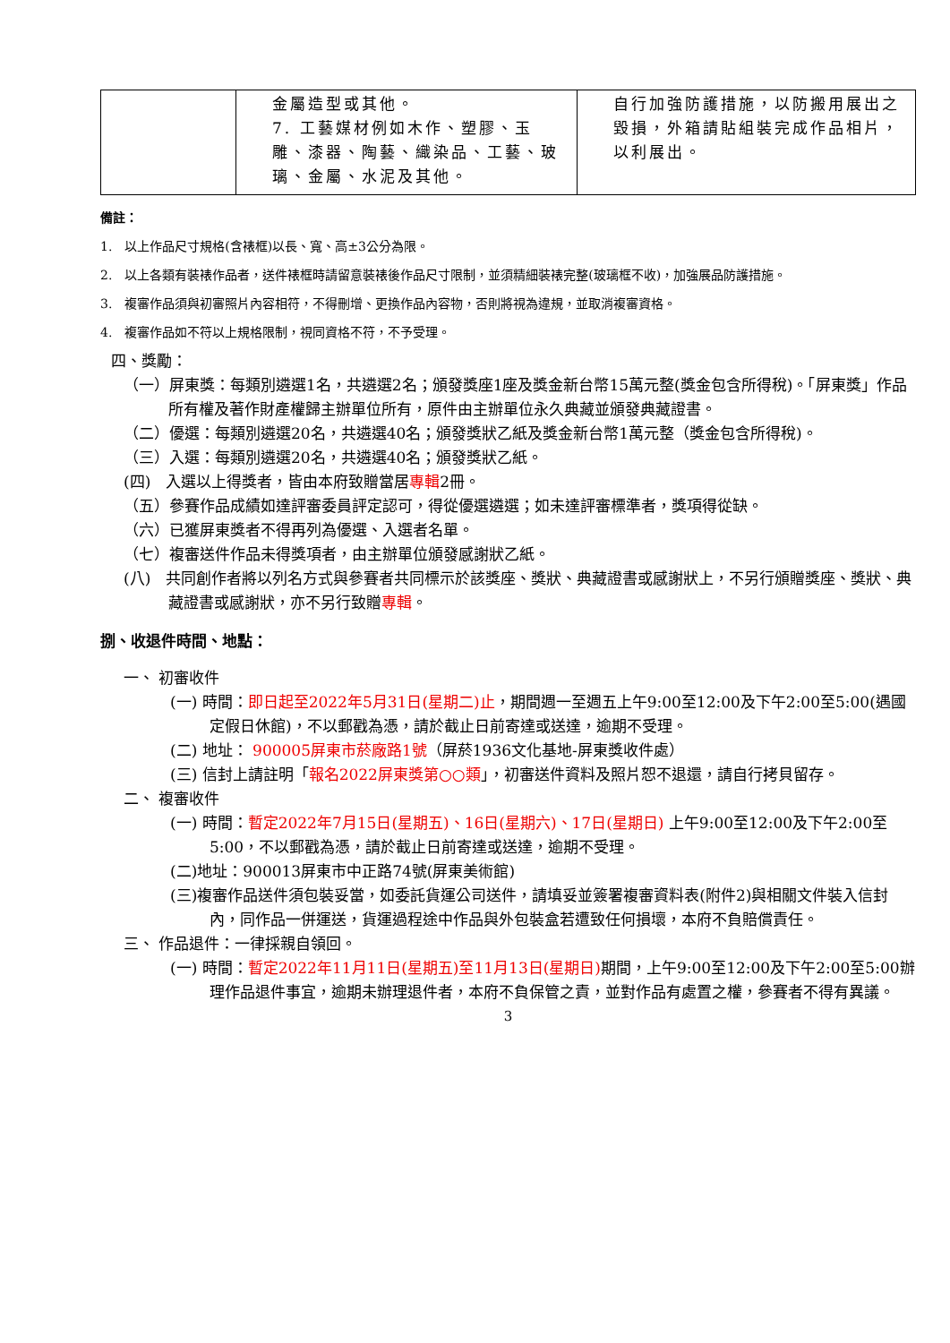| | 金屬造型或其他。 7. 工藝媒材例如木作、塑膠、玉雕、漆器、陶藝、織染品、工藝、玻璃、金屬、水泥及其他。 | 自行加強防護措施，以防搬用展出之毀損，外箱請貼組裝完成作品相片，以利展出。 |
備註：
1.　以上作品尺寸規格(含裱框)以長、寬、高±3公分為限。
2.　以上各類有裝裱作品者，送件裱框時請留意裝裱後作品尺寸限制，並須精細裝裱完整(玻璃框不收)，加強展品防護措施。
3.　複審作品須與初審照片內容相符，不得刪增、更換作品內容物，否則將視為違規，並取消複審資格。
4.　複審作品如不符以上規格限制，視同資格不符，不予受理。
四、獎勵：
（一）屏東獎：每類別遴選1名，共遴選2名；頒發獎座1座及獎金新台幣15萬元整(獎金包含所得稅)。「屏東獎」作品所有權及著作財產權歸主辦單位所有，原件由主辦單位永久典藏並頒發典藏證書。
（二）優選：每類別遴選20名，共遴選40名；頒發獎狀乙紙及獎金新台幣1萬元整（獎金包含所得稅)。
（三）入選：每類別遴選20名，共遴選40名；頒發獎狀乙紙。
(四)　入選以上得獎者，皆由本府致贈當居專輯2冊。
（五）參賽作品成績如達評審委員評定認可，得從優選遴選；如未達評審標準者，獎項得從缺。
（六）已獲屏東獎者不得再列為優選、入選者名單。
（七）複審送件作品未得獎項者，由主辦單位頒發感謝狀乙紙。
(八)　共同創作者將以列名方式與參賽者共同標示於該獎座、獎狀、典藏證書或感謝狀上，不另行頒贈獎座、獎狀、典藏證書或感謝狀，亦不另行致贈專輯。
捌、收退件時間、地點：
一、 初審收件
(一) 時間：即日起至2022年5月31日(星期二)止，期間週一至週五上午9:00至12:00及下午2:00至5:00(遇國定假日休館)，不以郵戳為憑，請於截止日前寄達或送達，逾期不受理。
(二) 地址： 900005屏東市菸廠路1號（屏菸1936文化基地-屏東獎收件處）
(三) 信封上請註明「報名2022屏東獎第○○類」，初審送件資料及照片恕不退還，請自行拷貝留存。
二、 複審收件
(一) 時間：暫定2022年7月15日(星期五)、16日(星期六)、17日(星期日) 上午9:00至12:00及下午2:00至5:00，不以郵戳為憑，請於截止日前寄達或送達，逾期不受理。
(二)地址：900013屏東市中正路74號(屏東美術館)
(三)複審作品送件須包裝妥當，如委託貨運公司送件，請填妥並簽署複審資料表(附件2)與相關文件裝入信封內，同作品一併運送，貨運過程途中作品與外包裝盒若遭致任何損壞，本府不負賠償責任。
三、 作品退件：一律採親自領回。
(一) 時間：暫定2022年11月11日(星期五)至11月13日(星期日) 期間，上午9:00至12:00及下午2:00至5:00辦理作品退件事宜，逾期未辦理退件者，本府不負保管之責，並對作品有處置之權，參賽者不得有異議。
3